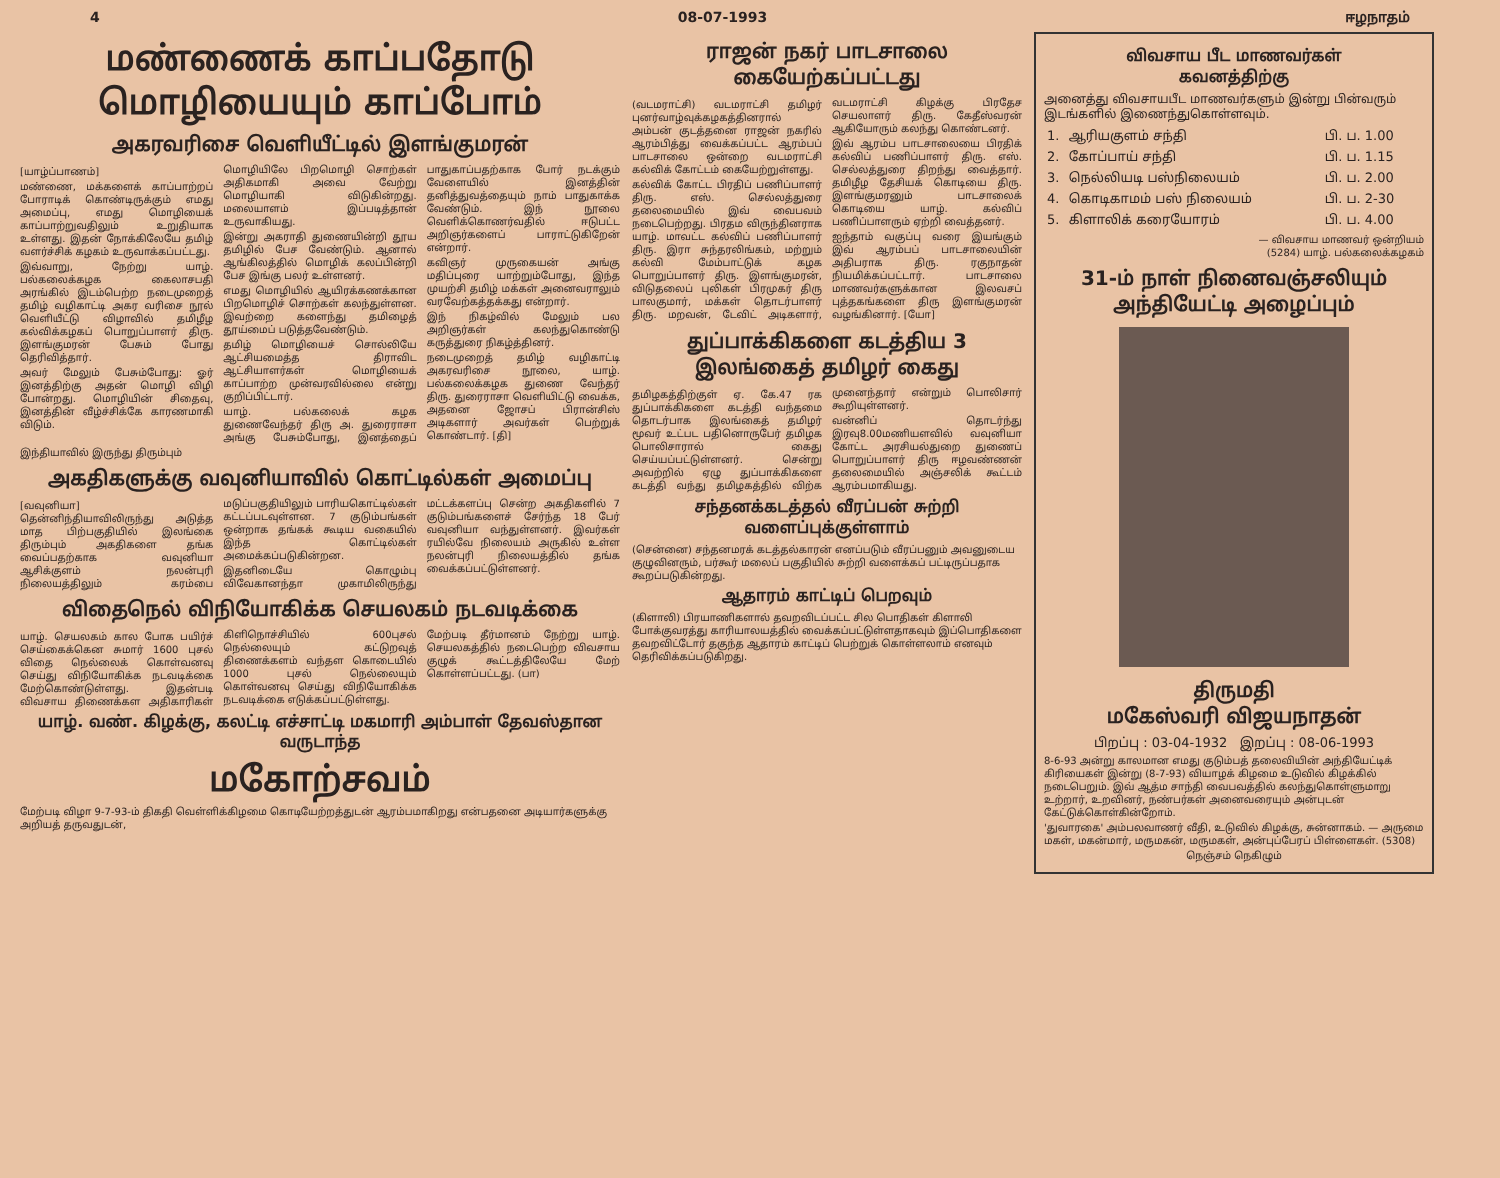4 08-07-1993 ஈழநாதம்
மண்ணைக் காப்பதோடு
மொழியையும் காப்போம்
அகரவரிசை வெளியீட்டில் இளங்குமரன்
[யாழ்ப்பாணம்]
மண்ணை, மக்களைக் காப்பாற்றப் போராடிக் கொண்டிருக்கும் எமது அமைப்பு, எமது மொழியைக் காப்பாற்றுவதிலும் உறுதியாக உள்ளது. இதன் நோக்கிலேயே தமிழ் வளர்ச்சிக் கழகம் உருவாக்கப்பட்டது.
இவ்வாறு, நேற்று யாழ். பல்கலைக்கழக கைலாசபதி அரங்கில் இடம்பெற்ற நடைமுறைத் தமிழ் வழிகாட்டி அகர வரிசை நூல் வெளியீட்டு விழாவில் தமிழீழ கல்விக்கழகப் பொறுப்பாளர் திரு. இளங்குமரன் பேசும் போது தெரிவித்தார்.
அவர் மேலும் பேசும்போது: ஓர் இனத்திற்கு அதன் மொழி விழி போன்றது. மொழியின் சிதைவு, இனத்தின் வீழ்ச்சிக்கே காரணமாகி விடும்.
மொழியிலே பிறமொழி சொற்கள் அதிகமாகி அவை வேற்று மொழியாகி விடுகின்றது. மலையாளம் இப்படித்தான் உருவாகியது.
இன்று அகராதி துணையின்றி தூய தமிழில் பேச வேண்டும். ஆனால் ஆங்கிலத்தில் மொழிக் கலப்பின்றி பேச இங்கு பலர் உள்ளனர்.
எமது மொழியில் ஆயிரக்கணக்கான பிறமொழிச் சொற்கள் கலந்துள்ளன. இவற்றை களைந்து தமிழைத் தூய்மைப் படுத்தவேண்டும்.
தமிழ் மொழியைச் சொல்லியே ஆட்சியமைத்த திராவிட ஆட்சியாளர்கள் மொழியைக் காப்பாற்ற முன்வரவில்லை என்று குறிப்பிட்டார்.
யாழ். பல்கலைக் கழக துணைவேந்தர் திரு அ. துரைராசா அங்கு பேசும்போது, இனத்தைப் பாதுகாப்பதற்காக போர் நடக்கும் வேளையில் இனத்தின் தனித்துவத்தையும் நாம் பாதுகாக்க வேண்டும். இந் நூலை வெளிக்கொணர்வதில் ஈடுபட்ட அறிஞர்களைப் பாராட்டுகிறேன் என்றார்.
கவிஞர் முருகையன் அங்கு மதிப்புரை யாற்றும்போது, இந்த முயற்சி தமிழ் மக்கள் அனைவராலும் வரவேற்கத்தக்கது என்றார்.
இந் நிகழ்வில் மேலும் பல அறிஞர்கள் கலந்துகொண்டு கருத்துரை நிகழ்த்தினர்.
நடைமுறைத் தமிழ் வழிகாட்டி அகரவரிசை நூலை, யாழ். பல்கலைக்கழக துணை வேந்தர் திரு. துரைராசா வெளியிட்டு வைக்க, அதனை ஜோசப் பிரான்சிஸ் அடிகளார் அவர்கள் பெற்றுக் கொண்டார். [தி]
இந்தியாவில் இருந்து திரும்பும்
அகதிகளுக்கு வவுனியாவில் கொட்டில்கள் அமைப்பு
[வவுனியா] தென்னிந்தியாவிலிருந்து அடுத்த மாத பிற்பகுதியில் இலங்கை திரும்பும் அகதிகளை தங்க வைப்பதற்காக வவுனியா ஆசிக்குளம் நலன்புரி நிலையத்திலும் கரம்பை மடுப்பகுதியிலும் பாரியகொட்டில்கள் கட்டப்படவுள்ளன. 7 குடும்பங்கள் ஒன்றாக தங்கக் கூடிய வகையில் இந்த கொட்டில்கள் அமைக்கப்படுகின்றன.
இதனிடையே கொழும்பு விவேகானந்தா முகாமிலிருந்து மட்டக்களப்பு சென்ற அகதிகளில் 7 குடும்பங்களைச் சேர்ந்த 18 பேர் வவுனியா வந்துள்ளனர். இவர்கள் ரயில்வே நிலையம் அருகில் உள்ள நலன்புரி நிலையத்தில் தங்க வைக்கப்பட்டுள்ளனர்.
விதைநெல் விநியோகிக்க செயலகம் நடவடிக்கை
யாழ். செயலகம் கால போக பயிர்ச் செய்கைக்கென சுமார் 1600 புசல் விதை நெல்லைக் கொள்வனவு செய்து விநியோகிக்க நடவடிக்கை மேற்கொண்டுள்ளது. இதன்படி விவசாய திணைக்கள அதிகாரிகள் கிளிநொச்சியில் 600புசல் நெல்லையும் கட்டுறவுத் திணைக்களம் வந்தள கொடையில் 1000 புசல் நெல்லையும் கொள்வனவு செய்து விநியோகிக்க நடவடிக்கை எடுக்கப்பட்டுள்ளது.
மேற்படி தீர்மானம் நேற்று யாழ். செயலகத்தில் நடைபெற்ற விவசாய குழுக் கூட்டத்திலேயே மேற் கொள்ளப்பட்டது. (பா)
யாழ். வண். கிழக்கு, கலட்டி எச்சாட்டி மகமாரி அம்பாள் தேவஸ்தான வருடாந்த
மகோற்சவம்
மேற்படி விழா 9-7-93-ம் திகதி வெள்ளிக்கிழமை கொடியேற்றத்துடன் ஆரம்பமாகிறது என்பதனை அடியார்களுக்கு அறியத் தருவதுடன்,
ராஜன் நகர் பாடசாலை கையேற்கப்பட்டது
(வடமராட்சி) வடமராட்சி தமிழர் புனர்வாழ்வுக்கழகத்தினரால் அம்பன் குடத்தனை ராஜன் நகரில் ஆரம்பித்து வைக்கப்பட்ட ஆரம்பப் பாடசாலை ஒன்றை வடமராட்சி கல்விக் கோட்டம் கையேற்றுள்ளது.
கல்விக் கோட்ட பிரதிப் பணிப்பாளர் திரு. எஸ். செல்லத்துரை தலைமையில் இவ் வைபவம் நடைபெற்றது. பிரதம விருந்தினராக யாழ். மாவட்ட கல்விப் பணிப்பாளர் திரு. இரா சுந்தரலிங்கம், மற்றும் கல்வி மேம்பாட்டுக் கழக பொறுப்பாளர் திரு. இளங்குமரன், விடுதலைப் புலிகள் பிரமுகர் திரு பாலகுமார், மக்கள் தொடர்பாளர் திரு. மறவன், டேவிட் அடிகளார், வடமராட்சி கிழக்கு பிரதேச செயலாளர் திரு. கேதீஸ்வரன் ஆகியோரும் கலந்து கொண்டனர்.
இவ் ஆரம்ப பாடசாலையை பிரதிக் கல்விப் பணிப்பாளர் திரு. எஸ். செல்லத்துரை திறந்து வைத்தார். தமிழீழ தேசியக் கொடியை திரு. இளங்குமரனும் பாடசாலைக் கொடியை யாழ். கல்விப் பணிப்பாளரும் ஏற்றி வைத்தனர்.
ஐந்தாம் வகுப்பு வரை இயங்கும் இவ் ஆரம்பப் பாடசாலையின் அதிபராக திரு. ரகுநாதன் நியமிக்கப்பட்டார். பாடசாலை மாணவர்களுக்கான இலவசப் புத்தகங்களை திரு இளங்குமரன் வழங்கினார். [யோ]
துப்பாக்கிகளை கடத்திய 3 இலங்கைத் தமிழர் கைது
தமிழகத்திற்குள் ஏ. கே.47 ரக துப்பாக்கிகளை கடத்தி வந்தமை தொடர்பாக இலங்கைத் தமிழர் மூவர் உட்பட பதினொருபேர் தமிழக பொலிசாரால் கைது செய்யப்பட்டுள்ளனர். சென்று அவற்றில் ஏழு துப்பாக்கிகளை கடத்தி வந்து தமிழகத்தில் விற்க முனைந்தார் என்றும் பொலிசார் கூறியுள்ளனர்.
வன்னிப் தொடர்ந்து இரவு8.00மணியளவில் வவுனியா கோட்ட அரசியல்துறை துணைப் பொறுப்பாளர் திரு ஈழவண்ணன் தலைமையில் அஞ்சலிக் கூட்டம் ஆரம்பமாகியது.
சந்தனக்கடத்தல் வீரப்பன் சுற்றி வளைப்புக்குள்ளாம்
(சென்னை) சந்தனமரக் கடத்தல்காரன் எனப்படும் வீரப்பனும் அவனுடைய குழுவினரும், பர்கூர் மலைப் பகுதியில் சுற்றி வளைக்கப் பட்டிருப்பதாக கூறப்படுகின்றது.
ஆதாரம் காட்டிப் பெறவும்
(கிளாலி) பிரயாணிகளால் தவறவிடப்பட்ட சில பொதிகள் கிளாலி போக்குவரத்து காரியாலயத்தில் வைக்கப்பட்டுள்ளதாகவும் இப்பொதிகளை தவறவிட்டோர் தகுந்த ஆதாரம் காட்டிப் பெற்றுக் கொள்ளலாம் எனவும் தெரிவிக்கப்படுகிறது.
விவசாய பீட மாணவர்கள்
கவனத்திற்கு
அனைத்து விவசாயபீட மாணவர்களும் இன்று பின்வரும் இடங்களில் இணைந்துகொள்ளவும்.
| 1. | ஆரியகுளம் சந்தி | பி. ப. 1.00 |
| 2. | கோப்பாய் சந்தி | பி. ப. 1.15 |
| 3. | நெல்லியடி பஸ்நிலையம் | பி. ப. 2.00 |
| 4. | கொடிகாமம் பஸ் நிலையம் | பி. ப. 2-30 |
| 5. | கிளாலிக் கரையோரம் | பி. ப. 4.00 |
— விவசாய மாணவர் ஒன்றியம்
(5284) யாழ். பல்கலைக்கழகம்
31-ம் நாள் நினைவஞ்சலியும் அந்தியேட்டி அழைப்பும்
திருமதி
மகேஸ்வரி விஜயநாதன்
பிறப்பு : 03-04-1932 இறப்பு : 08-06-1993
8-6-93 அன்று காலமான எமது குடும்பத் தலைவியின் அந்தியேட்டிக் கிரியைகள் இன்று (8-7-93) வியாழக் கிழமை உடுவில் கிழக்கில் நடைபெறும். இவ் ஆத்ம சாந்தி வைபவத்தில் கலந்துகொள்ளுமாறு உற்றார், உறவினர், நண்பர்கள் அனைவரையும் அன்புடன் கேட்டுக்கொள்கின்றோம்.
'துவாரகை' அம்பலவாணர் வீதி, உடுவில் கிழக்கு, சுன்னாகம். — அருமை மகள், மகன்மார், மருமகன், மருமகள், அன்புப்பேரப் பிள்ளைகள். (5308)
நெஞ்சம் நெகிழும்